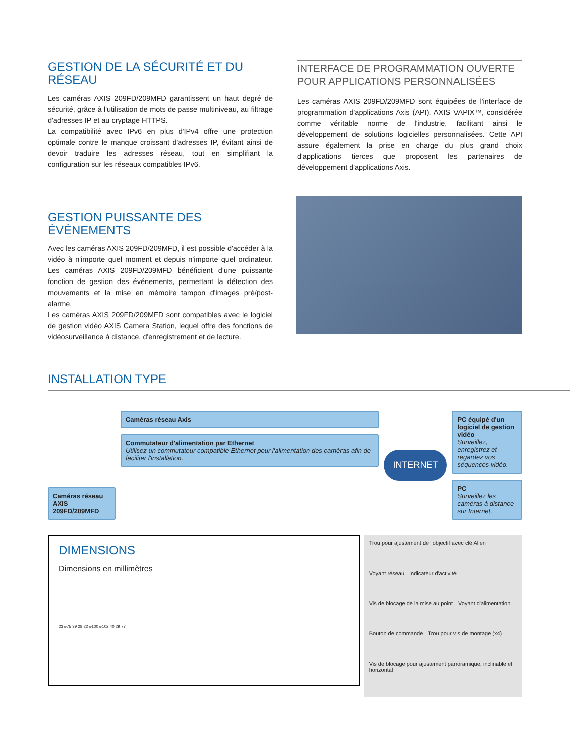GESTION DE LA SÉCURITÉ ET DU RÉSEAU
Les caméras AXIS 209FD/209MFD garantissent un haut degré de sécurité, grâce à l'utilisation de mots de passe multiniveau, au filtrage d'adresses IP et au cryptage HTTPS.
La compatibilité avec IPv6 en plus d'IPv4 offre une protection optimale contre le manque croissant d'adresses IP, évitant ainsi de devoir traduire les adresses réseau, tout en simplifiant la configuration sur les réseaux compatibles IPv6.
INTERFACE DE PROGRAMMATION OUVERTE POUR APPLICATIONS PERSONNALISÉES
Les caméras AXIS 209FD/209MFD sont équipées de l'interface de programmation d'applications Axis (API), AXIS VAPIX™, considérée comme véritable norme de l'industrie, facilitant ainsi le développement de solutions logicielles personnalisées. Cette API assure également la prise en charge du plus grand choix d'applications tierces que proposent les partenaires de développement d'applications Axis.
GESTION PUISSANTE DES ÉVÉNEMENTS
Avec les caméras AXIS 209FD/209MFD, il est possible d'accéder à la vidéo à n'importe quel moment et depuis n'importe quel ordinateur. Les caméras AXIS 209FD/209MFD bénéficient d'une puissante fonction de gestion des événements, permettant la détection des mouvements et la mise en mémoire tampon d'images pré/post-alarme.
Les caméras AXIS 209FD/209MFD sont compatibles avec le logiciel de gestion vidéo AXIS Camera Station, lequel offre des fonctions de vidéosurveillance à distance, d'enregistrement et de lecture.
INSTALLATION TYPE
Caméras réseau AXIS 209FD/209MFD
Caméras réseau Axis
Commutateur d'alimentation par Ethernet
Utilisez un commutateur compatible Ethernet pour l'alimentation des caméras afin de faciliter l'installation.
INTERNET
PC équipé d'un logiciel de gestion vidéo
Surveillez, enregistrez et regardez vos séquences vidéo.
PC
Surveillez les caméras à distance sur Internet.
DIMENSIONS
Dimensions en millimètres
23 ⌀75 39 28 22 ⌀100 ⌀102 40 29 77
Trou pour ajustement de l'objectif avec clé Allen Voyant réseau Indicateur d'activité Vis de blocage de la mise au point Voyant d'alimentation Bouton de commande Trou pour vis de montage (x4) Vis de blocage pour ajustement panoramique, inclinable et horizontal